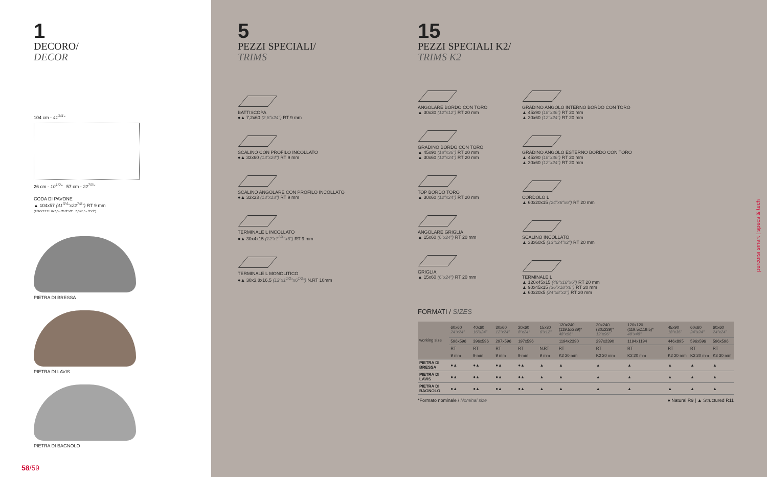1
DECORO/
DECOR
104 cm - 41<sup>3/4</sup>"
26 cm - 10<sup>1/2</sup>" 57 cm - 22<sup>7/8</sup>"
CODA DI PAVONE
▲ 104x57 (41<sup>3/4</sup>"x22<sup>7/8</sup>") RT 9 mm
(TOZZETTI: 6x7,5 - 21/2"x3" . 7,5x7,5 - 3"x3")
PIETRA DI BRESSA
PIETRA DI LAVIS
PIETRA DI BAGNOLO
58/59
5
PEZZI SPECIALI/
TRIMS
BATTISCOPA
●▲ 7,2x60 (2,8"x24") RT 9 mm
SCALINO CON PROFILO INCOLLATO
●▲ 33x60 (13"x24") RT 9 mm
SCALINO ANGOLARE CON PROFILO INCOLLATO
●▲ 33x33 (13"x13") RT 9 mm
TERMINALE L INCOLLATO
●▲ 30x4x15 (12"x1<sup>3/4</sup>"x6") RT 9 mm
TERMINALE L MONOLITICO
●▲ 30x3,8x16,5 (12"x1<sup>1/2</sup>"x6<sup>1/2</sup>") N.RT 10mm
15
PEZZI SPECIALI K2/
TRIMS K2
ANGOLARE BORDO CON TORO
▲ 30x30 (12"x12") RT 20 mm
GRADINO BORDO CON TORO
▲ 45x90 (18"x36") RT 20 mm
▲ 30x60 (12"x24") RT 20 mm
TOP BORDO TORO
▲ 30x60 (12"x24") RT 20 mm
ANGOLARE GRIGLIA
▲ 15x60 (6"x24") RT 20 mm
GRIGLIA
▲ 15x60 (6"x24") RT 20 mm
GRADINO ANGOLO INTERNO BORDO CON TORO
▲ 45x90 (18"x36") RT 20 mm
▲ 30x60 (12"x24") RT 20 mm
GRADINO ANGOLO ESTERNO BORDO CON TORO
▲ 45x90 (18"x36") RT 20 mm
▲ 30x60 (12"x24") RT 20 mm
CORDOLO L
▲ 60x20x15 (24"x8"x6") RT 20 mm
SCALINO INCOLLATO
▲ 33x60x5 (13"x24"x2") RT 20 mm
TERMINALE L
▲ 120x45x15 (48"x18"x6") RT 20 mm
▲ 90x45x15 (36"x18"x6") RT 20 mm
▲ 60x20x5 (24"x8"x2") RT 20 mm
FORMATI / SIZES
| working size | 60x60 24"x24" | 40x60 16"x24" | 30x60 12"x24" | 20x60 8"x24" | 15x30 6"x12" | 120x240 (119,5x239)* 48"x96" | 30x240 (30x239)* 12"x96" | 120x120 (119,5x119,5)* 48"x48" | 45x90 18"x36" | 60x60 24"x24" | 60x60 24"x24" |
| --- | --- | --- | --- | --- | --- | --- | --- | --- | --- | --- | --- |
| | 596x596 | 396x596 | 297x596 | 197x596 | | 1194x2390 | 297x2390 | 1194x1194 | 446x895 | 596x596 | 596x596 |
| | RT | RT | RT | RT | N.RT | RT | RT | RT | RT | RT | RT |
| | 9 mm | 9 mm | 9 mm | 9 mm | 9 mm | K2 20 mm | K2 20 mm | K2 20 mm | K2 20 mm | K2 20 mm | K3 30 mm |
| PIETRA DI BRESSA | ●▲ | ●▲ | ●▲ | ●▲ | ▲ | ▲ | ▲ | ▲ | ▲ | ▲ | ▲ |
| PIETRA DI LAVIS | ●▲ | ●▲ | ●▲ | ●▲ | ▲ | ▲ | ▲ | ▲ | ▲ | ▲ | ▲ |
| PIETRA DI BAGNOLO | ●▲ | ●▲ | ●▲ | ●▲ | ▲ | ▲ | ▲ | ▲ | ▲ | ▲ | ▲ |
*Formato nominale / Nominal size ● Natural R9 | ▲ Structured R11
percorsi smart | specs & tech